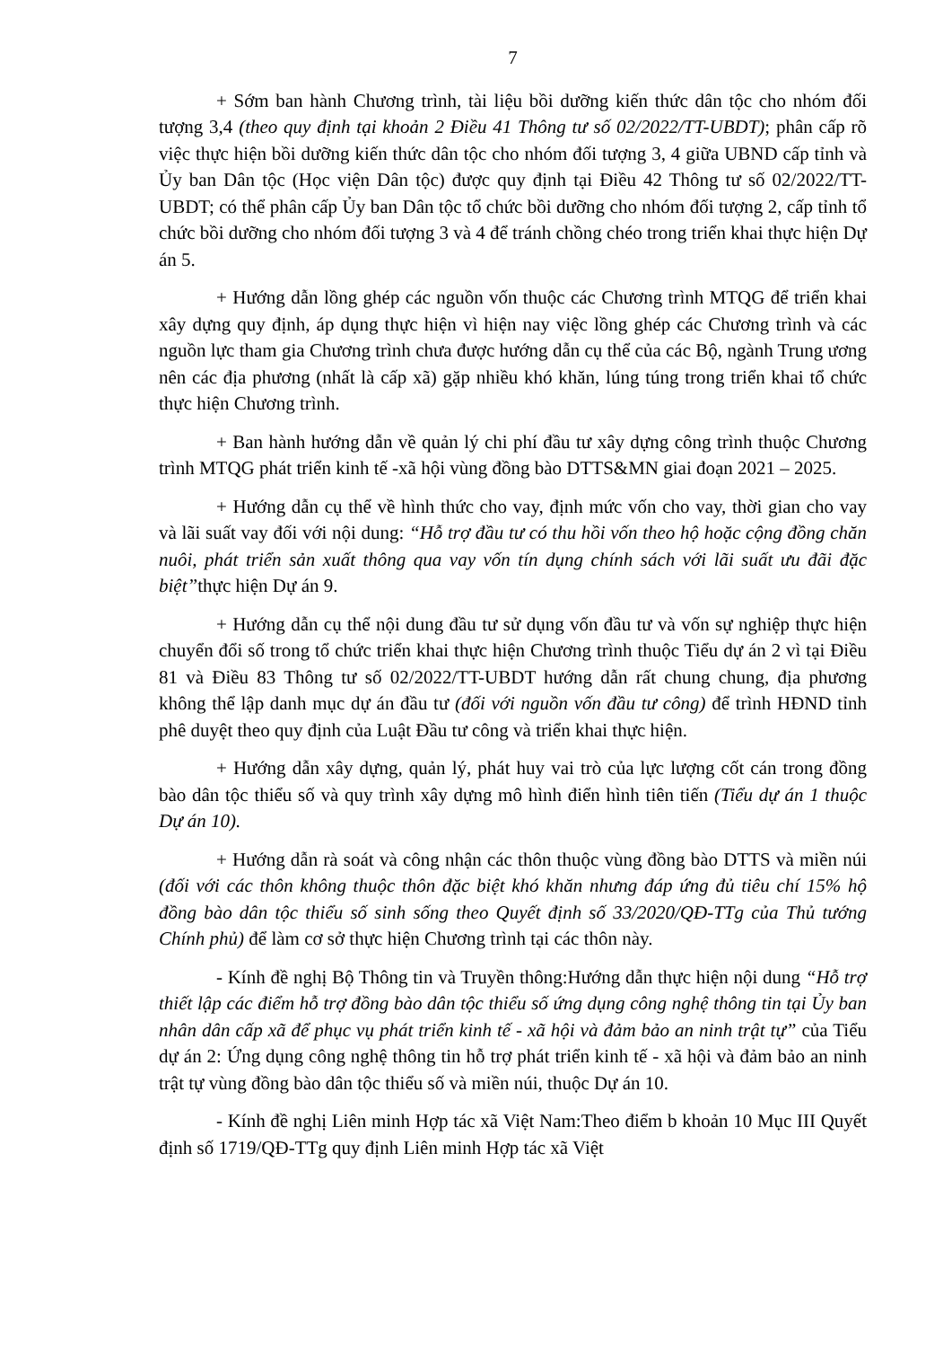7
+ Sớm ban hành Chương trình, tài liệu bồi dưỡng kiến thức dân tộc cho nhóm đối tượng 3,4 (theo quy định tại khoản 2 Điều 41 Thông tư số 02/2022/TT-UBDT); phân cấp rõ việc thực hiện bồi dưỡng kiến thức dân tộc cho nhóm đối tượng 3, 4 giữa UBND cấp tỉnh và Ủy ban Dân tộc (Học viện Dân tộc) được quy định tại Điều 42 Thông tư số 02/2022/TT-UBDT; có thể phân cấp Ủy ban Dân tộc tổ chức bồi dưỡng cho nhóm đối tượng 2, cấp tỉnh tổ chức bồi dưỡng cho nhóm đối tượng 3 và 4 để tránh chồng chéo trong triển khai thực hiện Dự án 5.
+ Hướng dẫn lồng ghép các nguồn vốn thuộc các Chương trình MTQG để triển khai xây dựng quy định, áp dụng thực hiện vì hiện nay việc lồng ghép các Chương trình và các nguồn lực tham gia Chương trình chưa được hướng dẫn cụ thể của các Bộ, ngành Trung ương nên các địa phương (nhất là cấp xã) gặp nhiều khó khăn, lúng túng trong triển khai tổ chức thực hiện Chương trình.
+ Ban hành hướng dẫn về quản lý chi phí đầu tư xây dựng công trình thuộc Chương trình MTQG phát triển kinh tế -xã hội vùng đồng bào DTTS&MN giai đoạn 2021 – 2025.
+ Hướng dẫn cụ thể về hình thức cho vay, định mức vốn cho vay, thời gian cho vay và lãi suất vay đối với nội dung: “Hỗ trợ đầu tư có thu hồi vốn theo hộ hoặc cộng đồng chăn nuôi, phát triển sản xuất thông qua vay vốn tín dụng chính sách với lãi suất ưu đãi đặc biệt”thực hiện Dự án 9.
+ Hướng dẫn cụ thể nội dung đầu tư sử dụng vốn đầu tư và vốn sự nghiệp thực hiện chuyển đổi số trong tổ chức triển khai thực hiện Chương trình thuộc Tiểu dự án 2 vì tại Điều 81 và Điều 83 Thông tư số 02/2022/TT-UBDT hướng dẫn rất chung chung, địa phương không thể lập danh mục dự án đầu tư (đối với nguồn vốn đầu tư công) để trình HĐND tỉnh phê duyệt theo quy định của Luật Đầu tư công và triển khai thực hiện.
+ Hướng dẫn xây dựng, quản lý, phát huy vai trò của lực lượng cốt cán trong đồng bào dân tộc thiểu số và quy trình xây dựng mô hình điển hình tiên tiến (Tiểu dự án 1 thuộc Dự án 10).
+ Hướng dẫn rà soát và công nhận các thôn thuộc vùng đồng bào DTTS và miền núi (đối với các thôn không thuộc thôn đặc biệt khó khăn nhưng đáp ứng đủ tiêu chí 15% hộ đồng bào dân tộc thiểu số sinh sống theo Quyết định số 33/2020/QĐ-TTg của Thủ tướng Chính phủ) để làm cơ sở thực hiện Chương trình tại các thôn này.
- Kính đề nghị Bộ Thông tin và Truyền thông:Hướng dẫn thực hiện nội dung “Hỗ trợ thiết lập các điểm hỗ trợ đồng bào dân tộc thiểu số ứng dụng công nghệ thông tin tại Ủy ban nhân dân cấp xã để phục vụ phát triển kinh tế - xã hội và đảm bảo an ninh trật tự” của Tiểu dự án 2: Ứng dụng công nghệ thông tin hỗ trợ phát triển kinh tế - xã hội và đảm bảo an ninh trật tự vùng đồng bào dân tộc thiểu số và miền núi, thuộc Dự án 10.
- Kính đề nghị Liên minh Hợp tác xã Việt Nam:Theo điểm b khoản 10 Mục III Quyết định số 1719/QĐ-TTg quy định Liên minh Hợp tác xã Việt